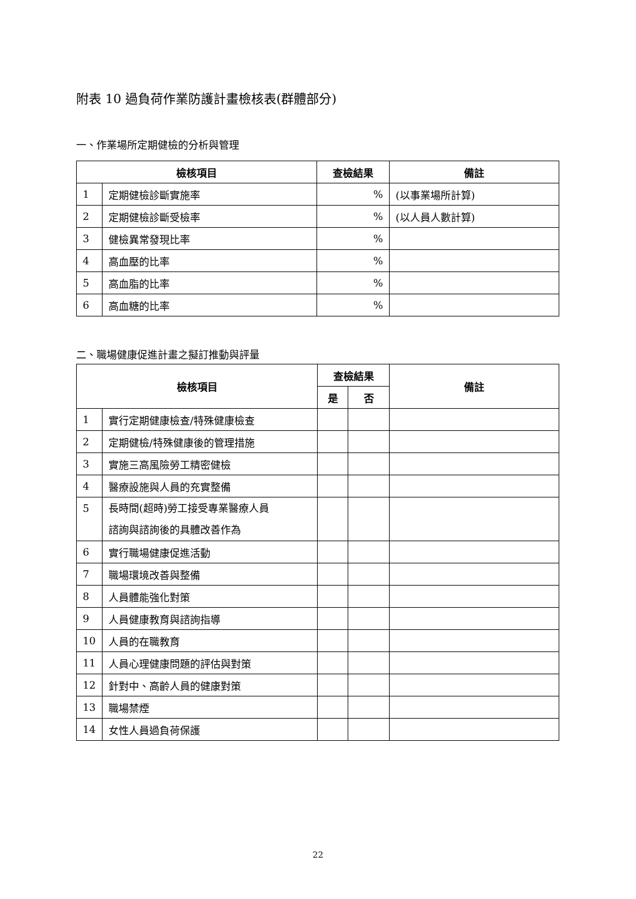附表 10 過負荷作業防護計畫檢核表(群體部分)
一、作業場所定期健檢的分析與管理
| 檢核項目 | | 查檢結果 | 備註 |
| --- | --- | --- | --- |
| 1 | 定期健檢診斷實施率 | % | (以事業場所計算) |
| 2 | 定期健檢診斷受檢率 | % | (以人員人數計算) |
| 3 | 健檢異常發現比率 | % | |
| 4 | 高血壓的比率 | % | |
| 5 | 高血脂的比率 | % | |
| 6 | 高血糖的比率 | % | |
二、職場健康促進計畫之擬訂推動與評量
| 檢核項目 | | 查檢結果 | | 備註 |
| --- | --- | --- | --- | --- |
| | | 是 | 否 | |
| 1 | 實行定期健康檢查/特殊健康檢查 | | | |
| 2 | 定期健檢/特殊健康後的管理措施 | | | |
| 3 | 實施三高風險勞工精密健檢 | | | |
| 4 | 醫療設施與人員的充實整備 | | | |
| 5 | 長時間(超時)勞工接受專業醫療人員 諮詢與諮詢後的具體改善作為 | | | |
| 6 | 實行職場健康促進活動 | | | |
| 7 | 職場環境改善與整備 | | | |
| 8 | 人員體能強化對策 | | | |
| 9 | 人員健康教育與諮詢指導 | | | |
| 10 | 人員的在職教育 | | | |
| 11 | 人員心理健康問題的評估與對策 | | | |
| 12 | 針對中、高齡人員的健康對策 | | | |
| 13 | 職場禁煙 | | | |
| 14 | 女性人員過負荷保護 | | | |
22